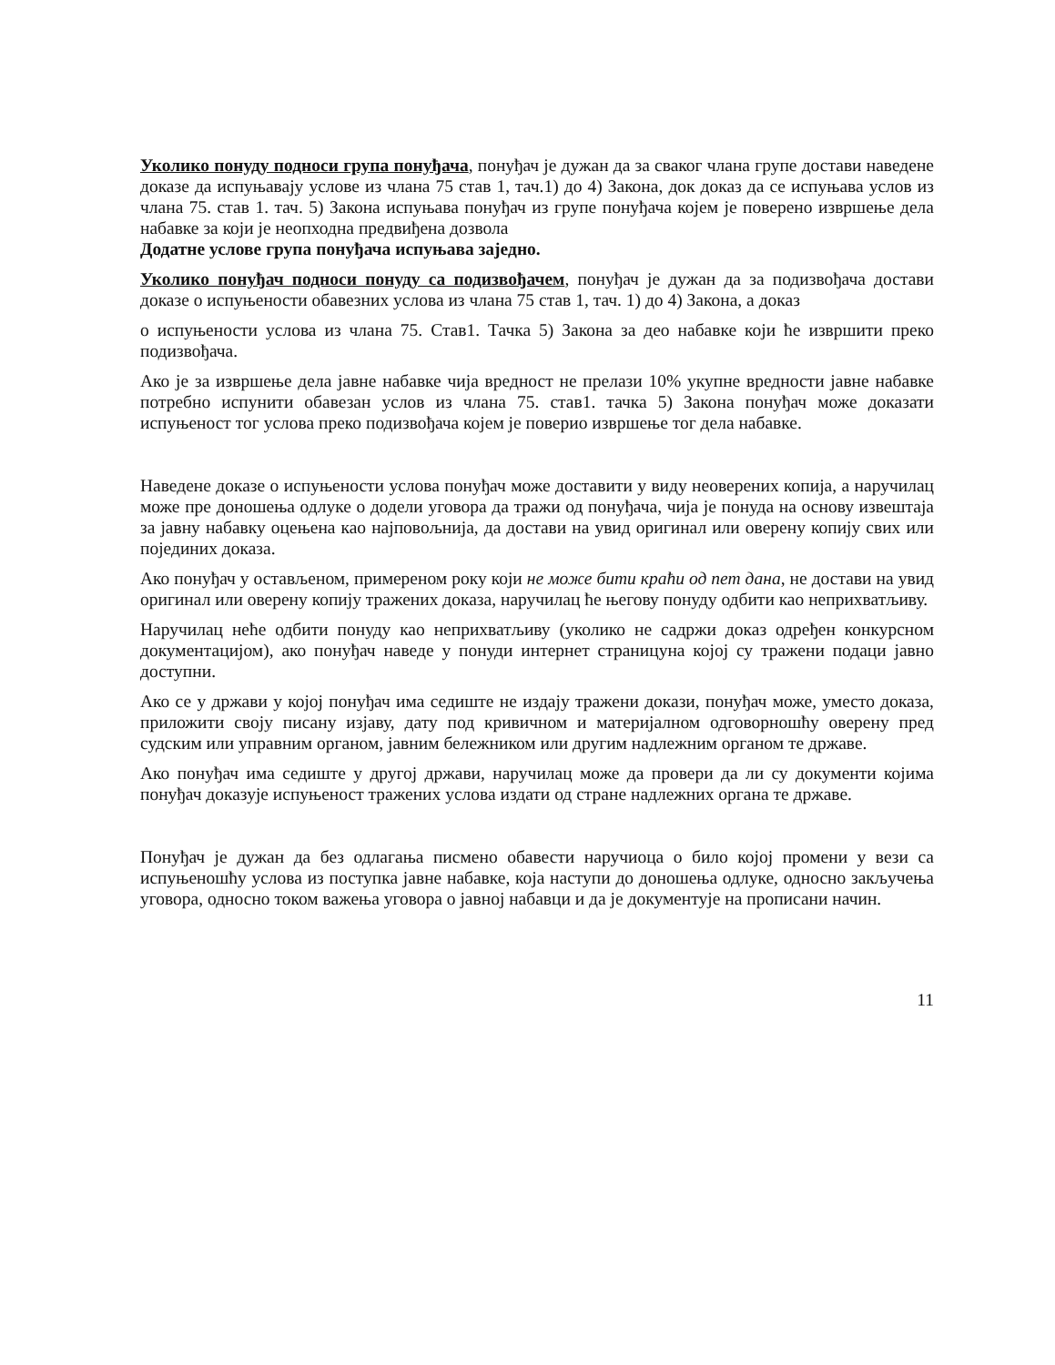Уколико понуду подноси група понуђача, понуђач је дужан да за сваког члана групе достави наведене доказе да испуњавају услове из члана 75 став 1, тач.1) до 4) Закона, док доказ да се испуњава услов из члана 75. став 1. тач. 5) Закона испуњава понуђач из групе понуђача којем је поверено извршење дела набавке за који је неопходна предвиђена дозвола
Додатне услове група понуђача испуњава заједно.
Уколико понуђач подноси понуду са подизвођачем, понуђач је дужан да за подизвођача достави доказе о испуњености обавезних услова из члана 75 став 1, тач. 1) до 4) Закона, а доказ
о испуњености услова из члана 75. Став1. Тачка 5) Закона за део набавке који ће извршити преко подизвођача.
Ако је за извршење дела јавне набавке чија вредност не прелази 10% укупне вредности јавне набавке потребно испунити обавезан услов из члана 75. став1. тачка 5) Закона понуђач може доказати испуњеност тог услова преко подизвођача којем је поверио извршење тог дела набавке.
Наведене доказе о испуњености услова понуђач може доставити у виду неоверених копија, а наручилац може пре доношења одлуке о додели уговора да тражи од понуђача, чија је понуда на основу извештаја за јавну набавку оцењена као најповољнија, да достави на увид оригинал или оверену копију свих или појединих доказа.
Ако понуђач у остављеном, примереном року који не може бити краћи од пет дана, не достави на увид оригинал или оверену копију тражених доказа, наручилац ће његову понуду одбити као неприхватљиву.
Наручилац неће одбити понуду као неприхватљиву (уколико не садржи доказ одређен конкурсном документацијом), ако понуђач наведе у понуди интернет страницуна којој су тражени подаци јавно доступни.
Ако се у држави у којој понуђач има седиште не издају тражени докази, понуђач може, уместо доказа, приложити своју писану изјаву, дату под кривичном и материјалном одговорношћу оверену пред судским или управним органом, јавним бележником или другим надлежним органом те државе.
Ако понуђач има седиште у другој држави, наручилац може да провери да ли су документи којима понуђач доказује испуњеност тражених услова издати од стране надлежних органа те државе.
Понуђач је дужан да без одлагања писмено обавести наручиоца о било којој промени у вези са испуњеношћу услова из поступка јавне набавке, која наступи до доношења одлуке, односно закључења уговора, односно током важења уговора о јавној набавци и да је документује на прописани начин.
11